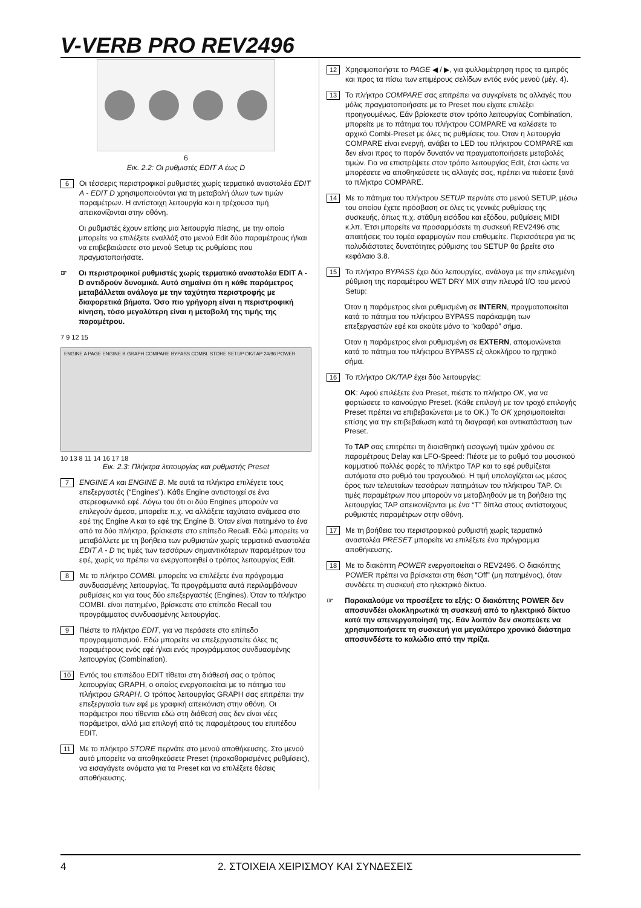V-VERB PRO REV2496
6
Εικ. 2.2: Οι ρυθμιστές EDIT A έως D
6
Οι τέσσερις περιστροφικοί ρυθμιστές χωρίς τερματικό αναστολέα EDIT A - EDIT D χρησιμοποιούνται για τη μεταβολή όλων των τιμών παραμέτρων. Η αντίστοιχη λειτουργία και η τρέχουσα τιμή απεικονίζονται στην οθόνη.
Οι ρυθμιστές έχουν επίσης μια λειτουργία πίεσης, με την οποία μπορείτε να επιλέξετε εναλλάξ στο μενού Edit δύο παραμέτρους ή/και να επιβεβαιώσετε στο μενού Setup τις ρυθμίσεις που πραγματοποιήσατε.
☞ Οι περιστροφικοί ρυθμιστές χωρίς τερματικό αναστολέα EDIT A - D αντιδρούν δυναμικά. Αυτό σημαίνει ότι η κάθε παράμετρος μεταβάλλεται ανάλογα με την ταχύτητα περιστροφής με διαφορετικά βήματα. Όσο πιο γρήγορη είναι η περιστροφική κίνηση, τόσο μεγαλύτερη είναι η μεταβολή της τιμής της παραμέτρου.
7 9 12 15
ENGINE A PAGE ENGINE B GRAPH COMPARE BYPASS COMBI. STORE SETUP OK/TAP 24/96 POWER
10 13 8 11 14 16 17 18
Εικ. 2.3: Πλήκτρα λειτουργίας και ρυθμιστής Preset
7
ENGINE A και ENGINE B. Με αυτά τα πλήκτρα επιλέγετε τους επεξεργαστές (“Engines”). Κάθε Engine αντιστοιχεί σε ένα στερεοφωνικό εφέ. Λόγω του ότι οι δύο Engines μπορούν να επιλεγούν άμεσα, μπορείτε π.χ. να αλλάξετε ταχύτατα ανάμεσα στο εφέ της Engine A και το εφέ της Engine B. Όταν είναι πατημένο το ένα από τα δύο πλήκτρα, βρίσκεστε στο επίπεδο Recall. Εδώ μπορείτε να μεταβάλλετε με τη βοήθεια των ρυθμιστών χωρίς τερματικό αναστολέα EDIT A - D τις τιμές των τεσσάρων σημαντικότερων παραμέτρων του εφέ, χωρίς να πρέπει να ενεργοποιηθεί ο τρόπος λειτουργίας Edit.
8
Με το πλήκτρο COMBI. μπορείτε να επιλέξετε ένα πρόγραμμα συνδυασμένης λειτουργίας. Τα προγράμματα αυτά περιλαμβάνουν ρυθμίσεις και για τους δύο επεξεργαστές (Engines). Όταν το πλήκτρο COMBI. είναι πατημένο, βρίσκεστε στο επίπεδο Recall του προγράμματος συνδυασμένης λειτουργίας.
9
Πιέστε το πλήκτρο EDIT, για να περάσετε στο επίπεδο προγραμματισμού. Εδώ μπορείτε να επεξεργαστείτε όλες τις παραμέτρους ενός εφέ ή/και ενός προγράμματος συνδυασμένης λειτουργίας (Combination).
10
Εντός του επιπέδου EDIT τίθεται στη διάθεσή σας ο τρόπος λειτουργίας GRAPH, ο οποίος ενεργοποιείται με το πάτημα του πλήκτρου GRAPH. Ο τρόπος λειτουργίας GRAPH σας επιτρέπει την επεξεργασία των εφέ με γραφική απεικόνιση στην οθόνη. Οι παράμετροι που τίθενται εδώ στη διάθεσή σας δεν είναι νέες παράμετροι, αλλά μια επιλογή από τις παραμέτρους του επιπέδου EDIT.
11
Με το πλήκτρο STORE περνάτε στο μενού αποθήκευσης. Στο μενού αυτό μπορείτε να αποθηκεύσετε Preset (προκαθορισμένες ρυθμίσεις), να εισαγάγετε ονόματα για τα Preset και να επιλέξετε θέσεις αποθήκευσης.
12
Χρησιμοποιήστε το PAGE ◀ / ▶, για φυλλομέτρηση προς τα εμπρός και προς τα πίσω των επιμέρους σελίδων εντός ενός μενού (μέγ. 4).
13
Το πλήκτρο COMPARE σας επιτρέπει να συγκρίνετε τις αλλαγές που μόλις πραγματοποιήσατε με το Preset που είχατε επιλέξει προηγουμένως. Εάν βρίσκεστε στον τρόπο λειτουργίας Combination, μπορείτε με το πάτημα του πλήκτρου COMPARE να καλέσετε το αρχικό Combi-Preset με όλες τις ρυθμίσεις του. Όταν η λειτουργία COMPARE είναι ενεργή, ανάβει το LED του πλήκτρου COMPARE και δεν είναι προς το παρόν δυνατόν να πραγματοποιήσετε μεταβολές τιμών. Για να επιστρέψετε στον τρόπο λειτουργίας Edit, έτσι ώστε να μπορέσετε να αποθηκεύσετε τις αλλαγές σας, πρέπει να πιέσετε ξανά το πλήκτρο COMPARE.
14
Με το πάτημα του πλήκτρου SETUP περνάτε στο μενού SETUP, μέσω του οποίου έχετε πρόσβαση σε όλες τις γενικές ρυθμίσεις της συσκευής, όπως π.χ. στάθμη εισόδου και εξόδου, ρυθμίσεις MIDI κ.λπ. Έτσι μπορείτε να προσαρμόσετε τη συσκευή REV2496 στις απαιτήσεις του τομέα εφαρμογών που επιθυμείτε. Περισσότερα για τις πολυδιάστατες δυνατότητες ρύθμισης του SETUP θα βρείτε στο κεφάλαιο 3.8.
15
Το πλήκτρο BYPASS έχει δύο λειτουργίες, ανάλογα με την επιλεγμένη ρύθμιση της παραμέτρου WET DRY MIX στην πλευρά I/O του μενού Setup:
Όταν η παράμετρος είναι ρυθμισμένη σε INTERN, πραγματοποιείται κατά το πάτημα του πλήκτρου BYPASS παράκαμψη των επεξεργαστών εφέ και ακούτε μόνο το “καθαρό” σήμα.
Όταν η παράμετρος είναι ρυθμισμένη σε EXTERN, απομονώνεται κατά το πάτημα του πλήκτρου BYPASS εξ ολοκλήρου το ηχητικό σήμα.
16
Το πλήκτρο OK/TAP έχει δύο λειτουργίες:
OK: Αφού επιλέξετε ένα Preset, πιέστε το πλήκτρο OK, για να φορτώσετε το καινούργιο Preset. (Κάθε επιλογή με τον τροχό επιλογής Preset πρέπει να επιβεβαιώνεται με το OK.) Το OK χρησιμοποιείται επίσης για την επιβεβαίωση κατά τη διαγραφή και αντικατάσταση των Preset.
Το TAP σας επιτρέπει τη διαισθητική εισαγωγή τιμών χρόνου σε παραμέτρους Delay και LFO-Speed: Πιέστε με το ρυθμό του μουσικού κομματιού πολλές φορές το πλήκτρο TAP και το εφέ ρυθμίζεται αυτόματα στο ρυθμό του τραγουδιού. Η τιμή υπολογίζεται ως μέσος όρος των τελευταίων τεσσάρων πατημάτων του πλήκτρου TAP. Οι τιμές παραμέτρων που μπορούν να μεταβληθούν με τη βοήθεια της λειτουργίας TAP απεικονίζονται με ένα “T” δίπλα στους αντίστοιχους ρυθμιστές παραμέτρων στην οθόνη.
17
Με τη βοήθεια του περιστροφικού ρυθμιστή χωρίς τερματικό αναστολέα PRESET μπορείτε να επιλέξετε ένα πρόγραμμα αποθήκευσης.
18
Με το διακόπτη POWER ενεργοποιείται ο REV2496. Ο διακόπτης POWER πρέπει να βρίσκεται στη θέση “Off” (μη πατημένος), όταν συνδέετε τη συσκευή στο ηλεκτρικό δίκτυο.
☞ Παρακαλούμε να προσέξετε τα εξής: Ο διακόπτης POWER δεν αποσυνδέει ολοκληρωτικά τη συσκευή από το ηλεκτρικό δίκτυο κατά την απενεργοποίησή της. Εάν λοιπόν δεν σκοπεύετε να χρησιμοποιήσετε τη συσκευή για μεγαλύτερο χρονικό διάστημα αποσυνδέστε το καλώδιο από την πρίζα.
4 2. ΣΤΟΙΧΕΙΑ ΧΕΙΡΙΣΜΟΥ ΚΑΙ ΣΥΝΔΕΣΕΙΣ